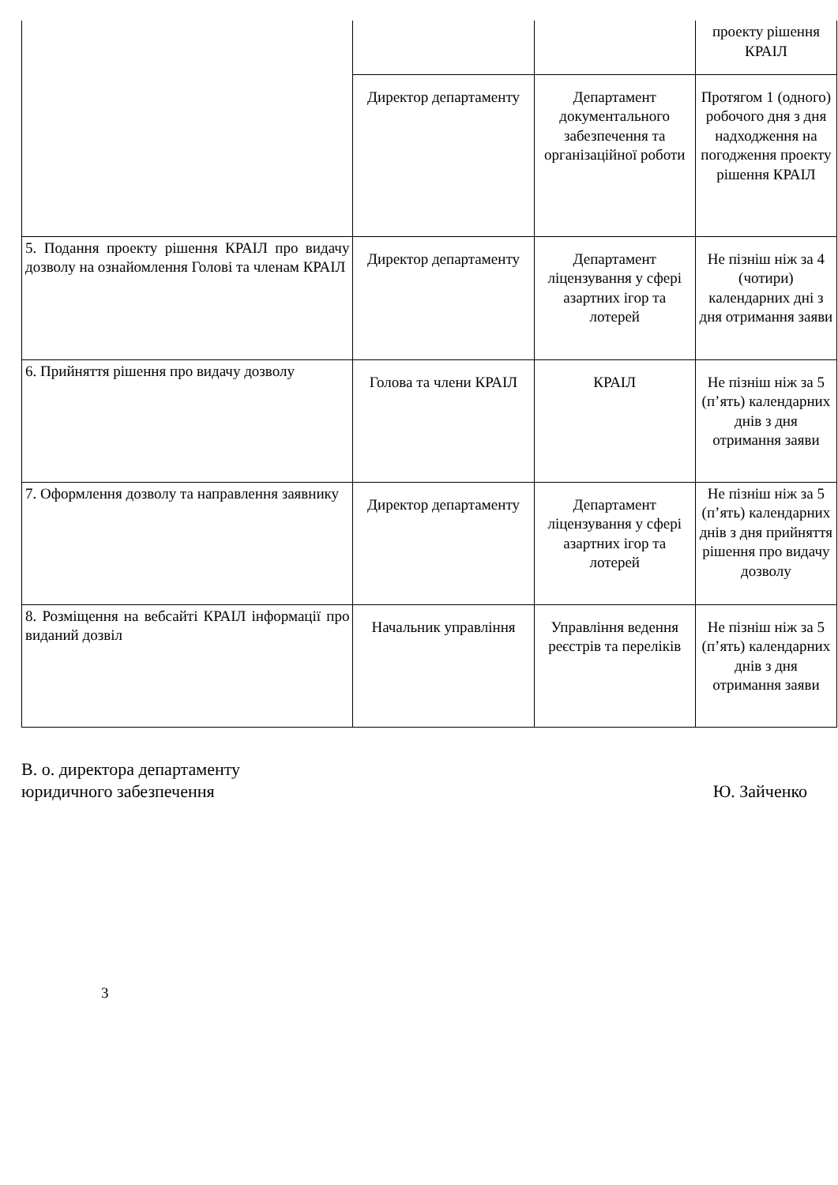| | | | проекту рішення КРАІЛ |
| | Директор департаменту | Департамент документального забезпечення та організаційної роботи | Протягом 1 (одного) робочого дня з дня надходження на погодження проекту рішення КРАІЛ |
| 5. Подання проекту рішення КРАІЛ про видачу дозволу на ознайомлення Голові та членам КРАІЛ | Директор департаменту | Департамент ліцензування у сфері азартних ігор та лотерей | Не пізніш ніж за 4 (чотири) календарних дні з дня отримання заяви |
| 6. Прийняття рішення про видачу дозволу | Голова та члени КРАІЛ | КРАІЛ | Не пізніш ніж за 5 (п’ять) календарних днів з дня отримання заяви |
| 7. Оформлення дозволу та направлення заявнику | Директор департаменту | Департамент ліцензування у сфері азартних ігор та лотерей | Не пізніш ніж за 5 (п’ять) календарних днів з дня прийняття рішення про видачу дозволу |
| 8. Розміщення на вебсайті КРАІЛ інформації про виданий дозвіл | Начальник управління | Управління ведення реєстрів та переліків | Не пізніш ніж за 5 (п’ять) календарних днів з дня отримання заяви |
В. о. директора департаменту
юридичного забезпечення
Ю. Зайченко
3